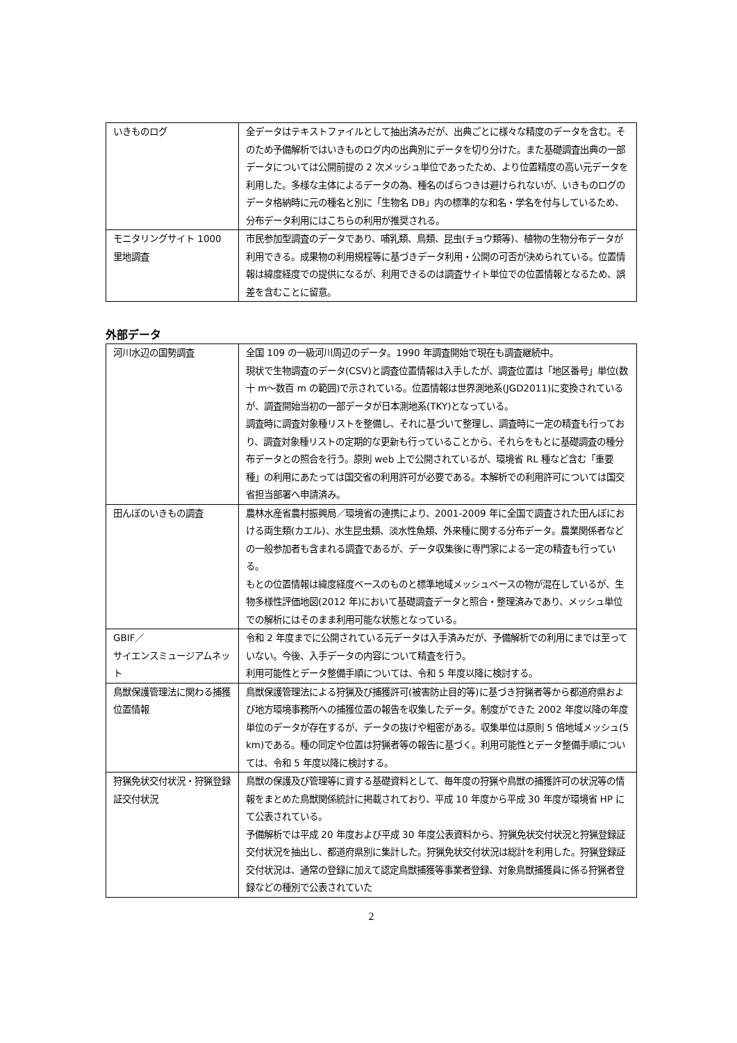| いきものログ | 全データはテキストファイルとして抽出済みだが、出典ごとに様々な精度のデータを含む。そのため予備解析ではいきものログ内の出典別にデータを切り分けた。また基礎調査出典の一部データについては公開前提の 2 次メッシュ単位であったため、より位置精度の高い元データを利用した。多様な主体によるデータの為、種名のばらつきは避けられないが、いきものログのデータ格納時に元の種名と別に「生物名 DB」内の標準的な和名・学名を付与しているため、分布データ利用にはこちらの利用が推奨される。 |
| モニタリングサイト 1000 里地調査 | 市民参加型調査のデータであり、哺乳類、鳥類、昆虫(チョウ類等)、植物の生物分布データが利用できる。成果物の利用規程等に基づきデータ利用・公開の可否が決められている。位置情報は緯度経度での提供になるが、利用できるのは調査サイト単位での位置情報となるため、誤差を含むことに留意。 |
外部データ
| 河川水辺の国勢調査 | 全国 109 の一級河川周辺のデータ。1990 年調査開始で現在も調査継続中。 現状で生物調査のデータ(CSV)と調査位置情報は入手したが、調査位置は「地区番号」単位(数十 m～数百 m の範囲)で示されている。位置情報は世界測地系(JGD2011)に変換されているが、調査開始当初の一部データが日本測地系(TKY)となっている。 調査時に調査対象種リストを整備し、それに基づいて整理し、調査時に一定の精査も行っており、調査対象種リストの定期的な更新も行っていることから、それらをもとに基礎調査の種分布データとの照合を行う。原則 web 上で公開されているが、環境省 RL 種など含む「重要種」の利用にあたっては国交省の利用許可が必要である。本解析での利用許可については国交省担当部署へ申請済み。 |
| 田んぼのいきもの調査 | 農林水産省農村振興局／環境省の連携により、2001-2009 年に全国で調査された田んぼにおける両生類(カエル)、水生昆虫類、淡水性魚類、外来種に関する分布データ。農業関係者などの一般参加者も含まれる調査であるが、データ収集後に専門家による一定の精査も行っている。 もとの位置情報は緯度経度ベースのものと標準地域メッシュベースの物が混在しているが、生物多様性評価地図(2012 年)において基礎調査データと照合・整理済みであり、メッシュ単位での解析にはそのまま利用可能な状態となっている。 |
| GBIF／ サイエンスミュージアムネット | 令和 2 年度までに公開されている元データは入手済みだが、予備解析での利用にまでは至っていない。今後、入手データの内容について精査を行う。 利用可能性とデータ整備手順については、令和 5 年度以降に検討する。 |
| 鳥獣保護管理法に関わる捕獲位置情報 | 鳥獣保護管理法による狩猟及び捕獲許可(被害防止目的等)に基づき狩猟者等から都道府県および地方環境事務所への捕獲位置の報告を収集したデータ。制度ができた 2002 年度以降の年度単位のデータが存在するが、データの抜けや粗密がある。収集単位は原則 5 倍地域メッシュ(5 km)である。種の同定や位置は狩猟者等の報告に基づく。利用可能性とデータ整備手順については、令和 5 年度以降に検討する。 |
| 狩猟免状交付状況・狩猟登録証交付状況 | 鳥獣の保護及び管理等に資する基礎資料として、毎年度の狩猟や鳥獣の捕獲許可の状況等の情報をまとめた鳥獣関係統計に掲載されており、平成 10 年度から平成 30 年度が環境省 HP にて公表されている。 予備解析では平成 20 年度および平成 30 年度公表資料から、狩猟免状交付状況と狩猟登録証交付状況を抽出し、都道府県別に集計した。狩猟免状交付状況は総計を利用した。狩猟登録証交付状況は、通常の登録に加えて認定鳥獣捕獲等事業者登録、対象鳥獣捕獲員に係る狩猟者登録などの種別で公表されていた |
2